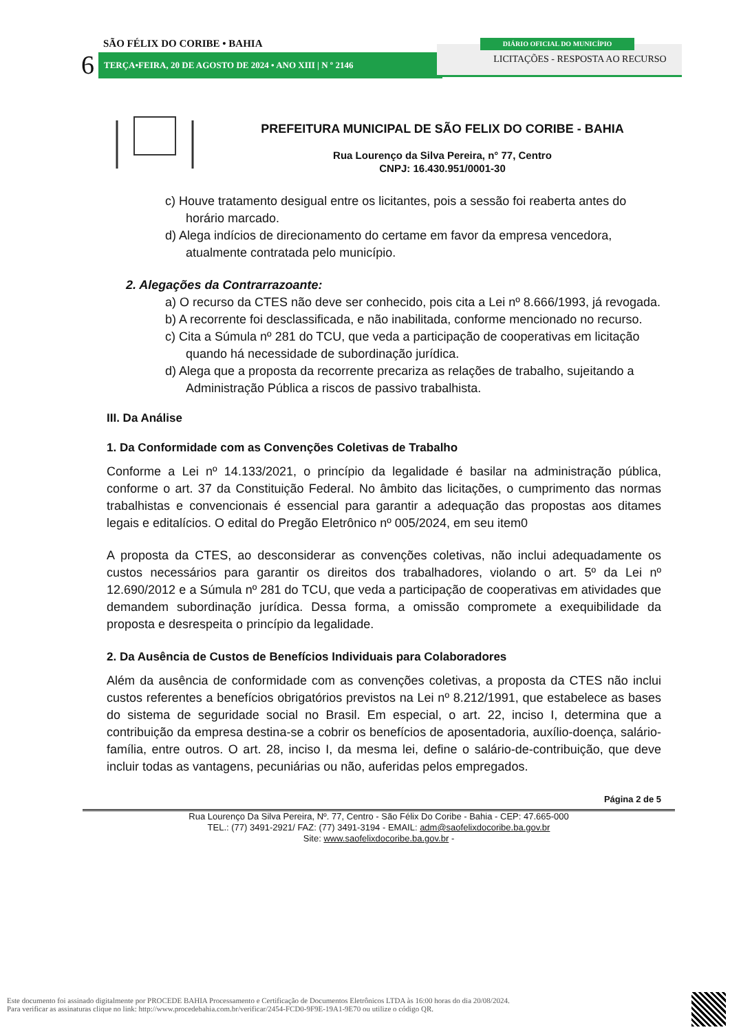SÃO FÉLIX DO CORIBE • BAHIA
6 TERÇA•FEIRA, 20 DE AGOSTO DE 2024 • ANO XIII | N º 2146
LICITAÇÕES - RESPOSTA AO RECURSO
DIÁRIO OFICIAL DO MUNICÍPIO
PREFEITURA MUNICIPAL DE SÃO FELIX DO CORIBE - BAHIA
Rua Lourenço da Silva Pereira, n° 77, Centro
CNPJ: 16.430.951/0001-30
c) Houve tratamento desigual entre os licitantes, pois a sessão foi reaberta antes do horário marcado.
d) Alega indícios de direcionamento do certame em favor da empresa vencedora, atualmente contratada pelo município.
2. Alegações da Contrarrazoante:
a) O recurso da CTES não deve ser conhecido, pois cita a Lei nº 8.666/1993, já revogada.
b) A recorrente foi desclassificada, e não inabilitada, conforme mencionado no recurso.
c) Cita a Súmula nº 281 do TCU, que veda a participação de cooperativas em licitação quando há necessidade de subordinação jurídica.
d) Alega que a proposta da recorrente precariza as relações de trabalho, sujeitando a Administração Pública a riscos de passivo trabalhista.
III. Da Análise
1. Da Conformidade com as Convenções Coletivas de Trabalho
Conforme a Lei nº 14.133/2021, o princípio da legalidade é basilar na administração pública, conforme o art. 37 da Constituição Federal. No âmbito das licitações, o cumprimento das normas trabalhistas e convencionais é essencial para garantir a adequação das propostas aos ditames legais e editalícios. O edital do Pregão Eletrônico nº 005/2024, em seu item0
A proposta da CTES, ao desconsiderar as convenções coletivas, não inclui adequadamente os custos necessários para garantir os direitos dos trabalhadores, violando o art. 5º da Lei nº 12.690/2012 e a Súmula nº 281 do TCU, que veda a participação de cooperativas em atividades que demandem subordinação jurídica. Dessa forma, a omissão compromete a exequibilidade da proposta e desrespeita o princípio da legalidade.
2. Da Ausência de Custos de Benefícios Individuais para Colaboradores
Além da ausência de conformidade com as convenções coletivas, a proposta da CTES não inclui custos referentes a benefícios obrigatórios previstos na Lei nº 8.212/1991, que estabelece as bases do sistema de seguridade social no Brasil. Em especial, o art. 22, inciso I, determina que a contribuição da empresa destina-se a cobrir os benefícios de aposentadoria, auxílio-doença, salário-família, entre outros. O art. 28, inciso I, da mesma lei, define o salário-de-contribuição, que deve incluir todas as vantagens, pecuniárias ou não, auferidas pelos empregados.
Página 2 de 5
Rua Lourenço Da Silva Pereira, Nº. 77, Centro - São Félix Do Coribe - Bahia - CEP: 47.665-000
TEL.: (77) 3491-2921/ FAZ: (77) 3491-3194 - EMAIL: adm@saofelixdocoribe.ba.gov.br
Site: www.saofelixdocoribe.ba.gov.br -
Este documento foi assinado digitalmente por PROCEDE BAHIA Processamento e Certificação de Documentos Eletrônicos LTDA às 16:00 horas do dia 20/08/2024.
Para verificar as assinaturas clique no link: http://www.procedebahia.com.br/verificar/2454-FCD0-9F9E-19A1-9E70 ou utilize o código QR.